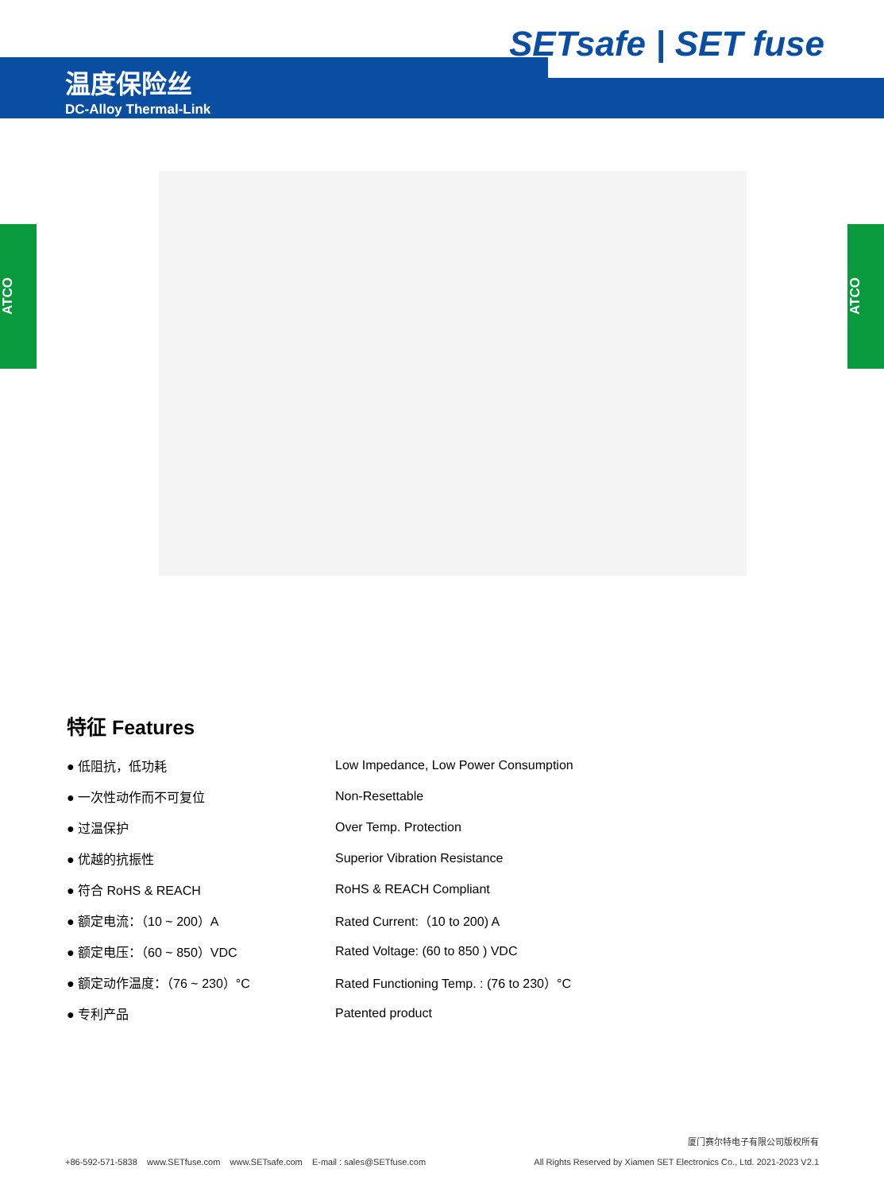SETsafe | SET fuse
温度保险丝
DC-Alloy Thermal-Link
ATCO
ATCO
特征 Features
● 低阻抗，低功耗 Low Impedance, Low Power Consumption
● 一次性动作而不可复位 Non-Resettable
● 过温保护 Over Temp. Protection
● 优越的抗振性 Superior Vibration Resistance
● 符合 RoHS & REACH RoHS & REACH Compliant
● 额定电流：（10 ~ 200）A Rated Current:（10 to 200) A
● 额定电压：（60 ~ 850）VDC Rated Voltage: (60 to 850 ) VDC
● 额定动作温度：（76 ~ 230）°C Rated Functioning Temp. : (76 to 230）°C
● 专利产品 Patented product
+86-592-571-5838 www.SETfuse.com www.SETsafe.com E-mail : sales@SETfuse.com
厦门赛尔特电子有限公司版权所有
All Rights Reserved by Xiamen SET Electronics Co., Ltd. 2021-2023 V2.1